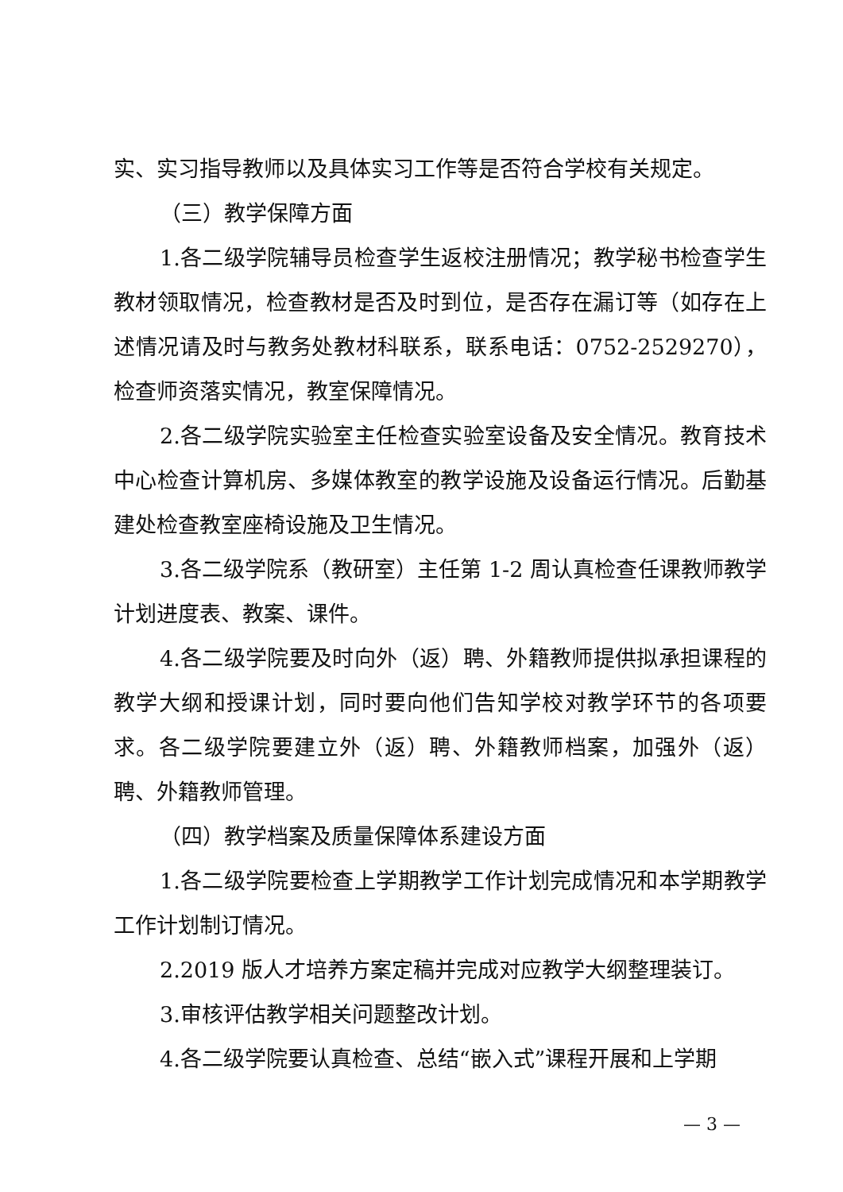实、实习指导教师以及具体实习工作等是否符合学校有关规定。
（三）教学保障方面
1.各二级学院辅导员检查学生返校注册情况；教学秘书检查学生教材领取情况，检查教材是否及时到位，是否存在漏订等（如存在上述情况请及时与教务处教材科联系，联系电话：0752-2529270），检查师资落实情况，教室保障情况。
2.各二级学院实验室主任检查实验室设备及安全情况。教育技术中心检查计算机房、多媒体教室的教学设施及设备运行情况。后勤基建处检查教室座椅设施及卫生情况。
3.各二级学院系（教研室）主任第 1-2 周认真检查任课教师教学计划进度表、教案、课件。
4.各二级学院要及时向外（返）聘、外籍教师提供拟承担课程的教学大纲和授课计划，同时要向他们告知学校对教学环节的各项要求。各二级学院要建立外（返）聘、外籍教师档案，加强外（返）聘、外籍教师管理。
（四）教学档案及质量保障体系建设方面
1.各二级学院要检查上学期教学工作计划完成情况和本学期教学工作计划制订情况。
2.2019 版人才培养方案定稿并完成对应教学大纲整理装订。
3.审核评估教学相关问题整改计划。
4.各二级学院要认真检查、总结“嵌入式”课程开展和上学期
— 3 —